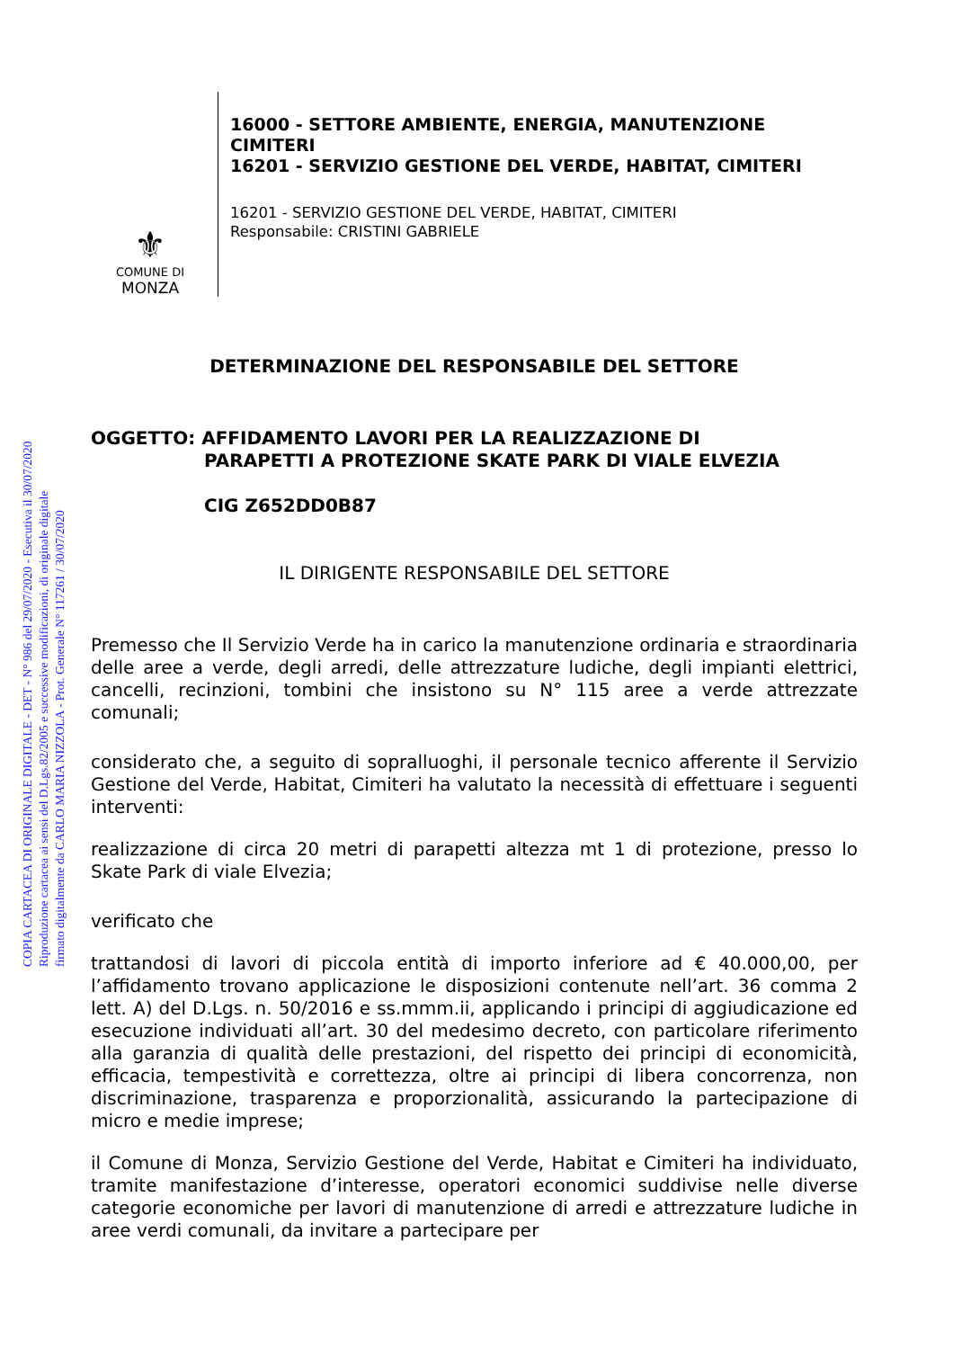COPIA CARTACEA DI ORIGINALE DIGITALE - DET - N° 986 del 29/07/2020 - Esecutiva il 30/07/2020
Riproduzione cartacea ai sensi del D.Lgs.82/2005 e successive modificazioni, di originale digitale
firmato digitalmente da CARLO MARIA NIZZOLA - Prot. Generale N° 117261 / 30/07/2020
⚜
COMUNE DI
MONZA
16000 - SETTORE AMBIENTE, ENERGIA, MANUTENZIONE
CIMITERI
16201 - SERVIZIO GESTIONE DEL VERDE, HABITAT, CIMITERI
16201 - SERVIZIO GESTIONE DEL VERDE, HABITAT, CIMITERI
Responsabile: CRISTINI GABRIELE
DETERMINAZIONE DEL RESPONSABILE DEL SETTORE
OGGETTO: AFFIDAMENTO LAVORI PER LA REALIZZAZIONE DI
PARAPETTI A PROTEZIONE SKATE PARK DI VIALE ELVEZIA
CIG Z652DD0B87
IL DIRIGENTE RESPONSABILE DEL SETTORE
Premesso che Il Servizio Verde ha in carico la manutenzione ordinaria e straordinaria delle aree a verde, degli arredi, delle attrezzature ludiche, degli impianti elettrici, cancelli, recinzioni, tombini che insistono su N° 115 aree a verde attrezzate comunali;
considerato che, a seguito di sopralluoghi, il personale tecnico afferente il Servizio Gestione del Verde, Habitat, Cimiteri ha valutato la necessità di effettuare i seguenti interventi:
realizzazione di circa 20 metri di parapetti altezza mt 1 di protezione, presso lo Skate Park di viale Elvezia;
verificato che
trattandosi di lavori di piccola entità di importo inferiore ad € 40.000,00, per l’affidamento trovano applicazione le disposizioni contenute nell’art. 36 comma 2 lett. A) del D.Lgs. n. 50/2016 e ss.mmm.ii, applicando i principi di aggiudicazione ed esecuzione individuati all’art. 30 del medesimo decreto, con particolare riferimento alla garanzia di qualità delle prestazioni, del rispetto dei principi di economicità, efficacia, tempestività e correttezza, oltre ai principi di libera concorrenza, non discriminazione, trasparenza e proporzionalità, assicurando la partecipazione di micro e medie imprese;
il Comune di Monza, Servizio Gestione del Verde, Habitat e Cimiteri ha individuato, tramite manifestazione d’interesse, operatori economici suddivise nelle diverse categorie economiche per lavori di manutenzione di arredi e attrezzature ludiche in aree verdi comunali, da invitare a partecipare per